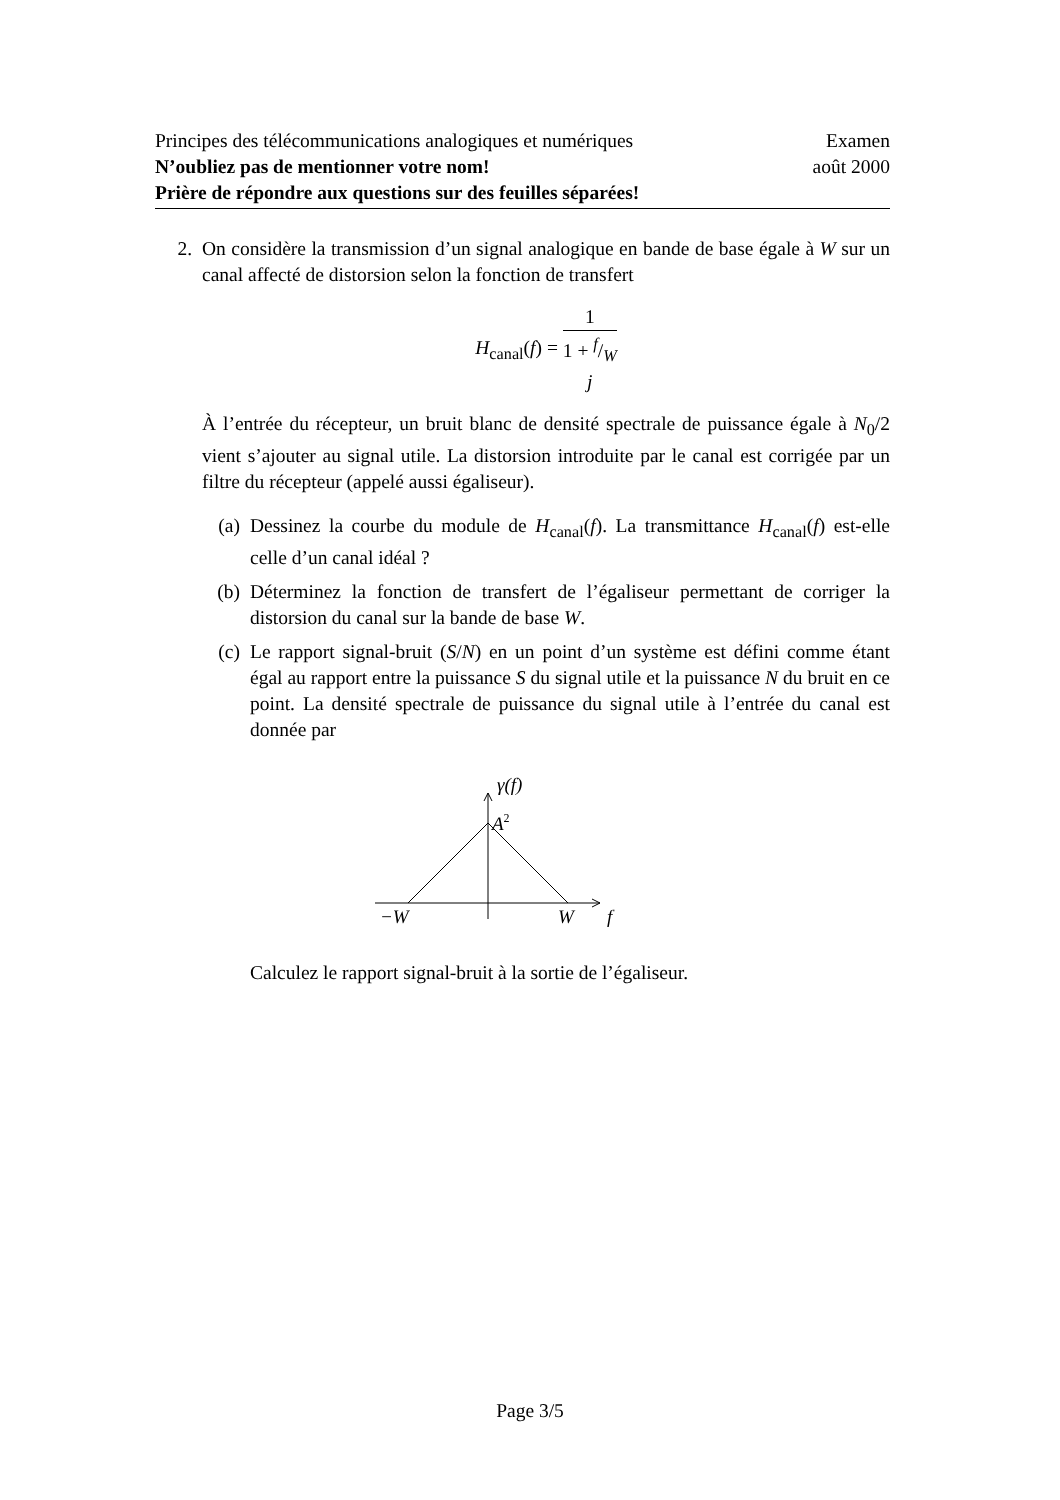Principes des télécommunications analogiques et numériques Examen
N’oubliez pas de mentionner votre nom! août 2000
Prière de répondre aux questions sur des feuilles séparées!
2. On considère la transmission d’un signal analogique en bande de base égale à W sur un canal affecté de distorsion selon la fonction de transfert
H<sub>canal</sub>(f) = 1 1 + f/W
j
À l’entrée du récepteur, un bruit blanc de densité spectrale de puissance égale à N<sub>0</sub>/2 vient s’ajouter au signal utile. La distorsion introduite par le canal est corrigée par un filtre du récepteur (appelé aussi égaliseur).
(a) Dessinez la courbe du module de H<sub>canal</sub>(f). La transmittance H<sub>canal</sub>(f) est-elle celle d’un canal idéal ?
(b) Déterminez la fonction de transfert de l’égaliseur permettant de corriger la distorsion du canal sur la bande de base W.
(c) Le rapport signal-bruit (S/N) en un point d’un système est défini comme étant égal au rapport entre la puissance S du signal utile et la puissance N du bruit en ce point. La densité spectrale de puissance du signal utile à l’entrée du canal est donnée par
γ(f)
A2
−W
W
f
Calculez le rapport signal-bruit à la sortie de l’égaliseur.
Page 3/5